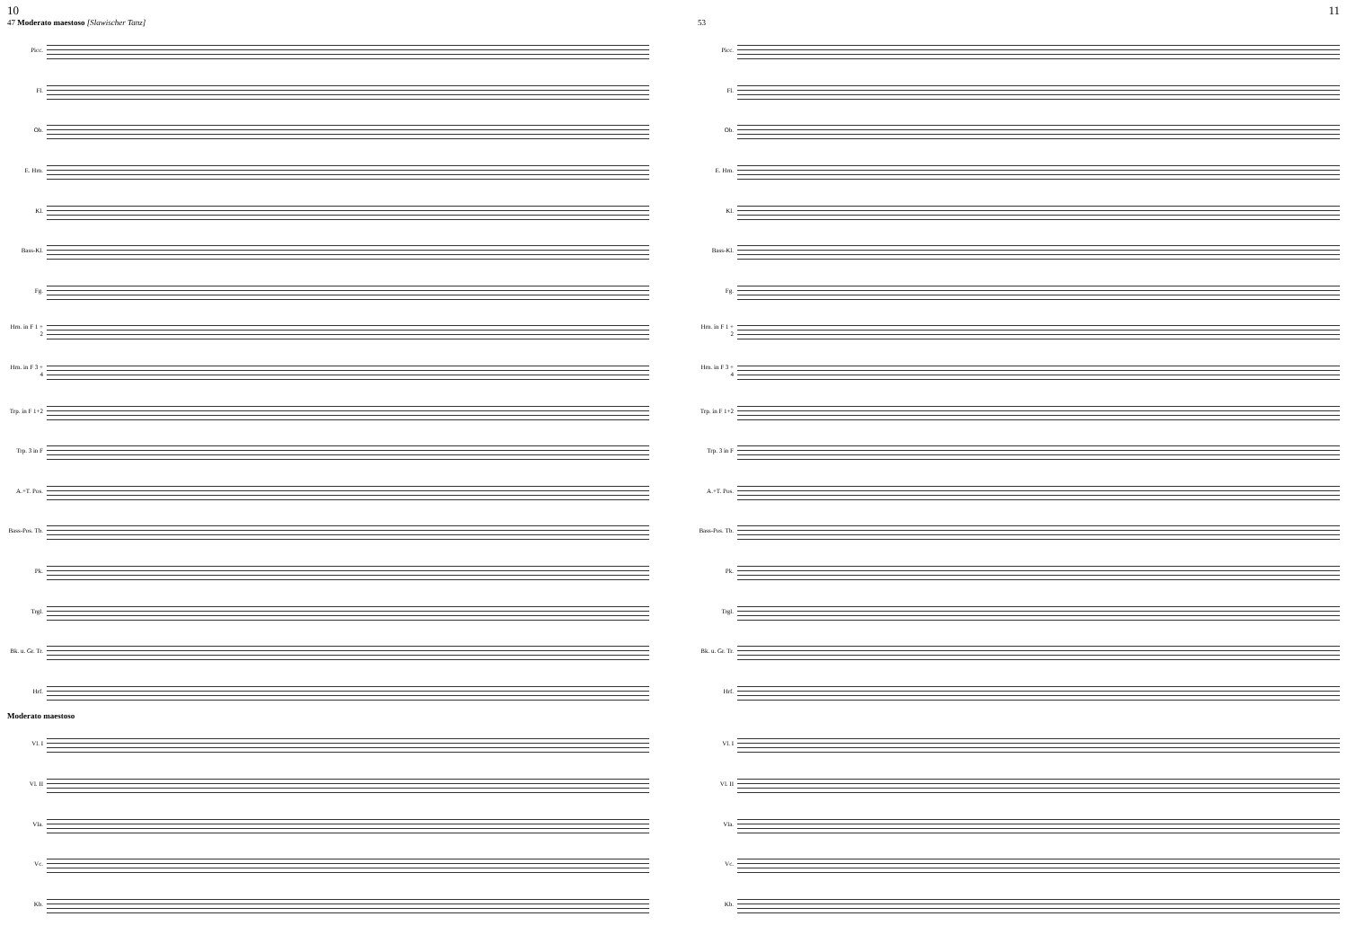10
47 Moderato maestoso [Slawischer Tanz]
Picc.
Fl.
Ob.
E. Hrn.
Kl.
Bass-Kl.
Fg.
Hrn. in F 1 + 2
Hrn. in F 3 + 4
Trp. in F 1+2
Trp. 3 in F
A.+T. Pos.
Bass-Pos. Tb.
Pk.
Trgl.
Bk. u. Gr. Tr.
Hrf.
Moderato maestoso
Vl. I
Vl. II
Vla.
Vc.
Kb.
11
53
Picc.
Fl.
Ob.
E. Hrn.
Kl.
Bass-Kl.
Fg.
Hrn. in F 1 + 2
Hrn. in F 3 + 4
Trp. in F 1+2
Trp. 3 in F
A.+T. Pos.
Bass-Pos. Tb.
Pk.
Trgl.
Bk. u. Gr. Tr.
Hrf.
Vl. I
Vl. II
Vla.
Vc.
Kb.